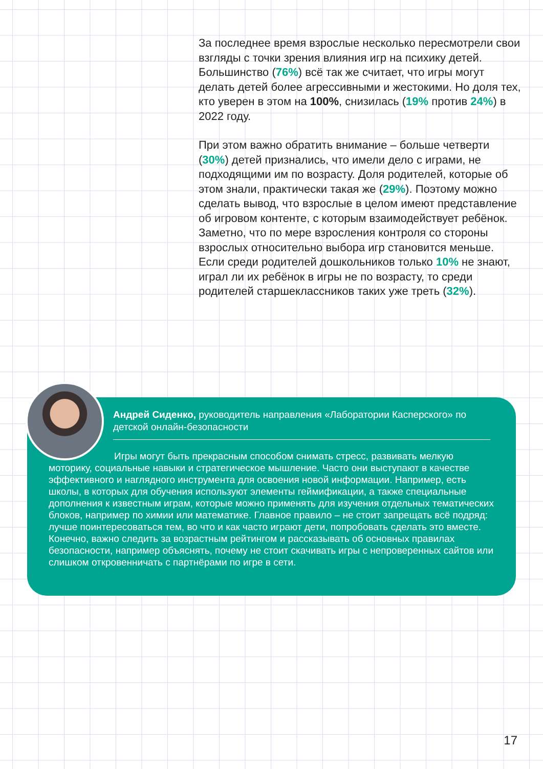За последнее время взрослые несколько пересмотрели свои взгляды с точки зрения влияния игр на психику детей. Большинство (76%) всё так же считает, что игры могут делать детей более агрессивными и жестокими. Но доля тех, кто уверен в этом на 100%, снизилась (19% против 24%) в 2022 году.
При этом важно обратить внимание – больше четверти (30%) детей признались, что имели дело с играми, не подходящими им по возрасту. Доля родителей, которые об этом знали, практически такая же (29%). Поэтому можно сделать вывод, что взрослые в целом имеют представление об игровом контенте, с которым взаимодействует ребёнок. Заметно, что по мере взросления контроля со стороны взрослых относительно выбора игр становится меньше. Если среди родителей дошкольников только 10% не знают, играл ли их ребёнок в игры не по возрасту, то среди родителей старшеклассников таких уже треть (32%).
Андрей Сиденко, руководитель направления «Лаборатории Касперского» по детской онлайн-безопасности
Игры могут быть прекрасным способом снимать стресс, развивать мелкую моторику, социальные навыки и стратегическое мышление. Часто они выступают в качестве эффективного и наглядного инструмента для освоения новой информации. Например, есть школы, в которых для обучения используют элементы геймификации, а также специальные дополнения к известным играм, которые можно применять для изучения отдельных тематических блоков, например по химии или математике. Главное правило – не стоит запрещать всё подряд: лучше поинтересоваться тем, во что и как часто играют дети, попробовать сделать это вместе. Конечно, важно следить за возрастным рейтингом и рассказывать об основных правилах безопасности, например объяснять, почему не стоит скачивать игры с непроверенных сайтов или слишком откровенничать с партнёрами по игре в сети.
17